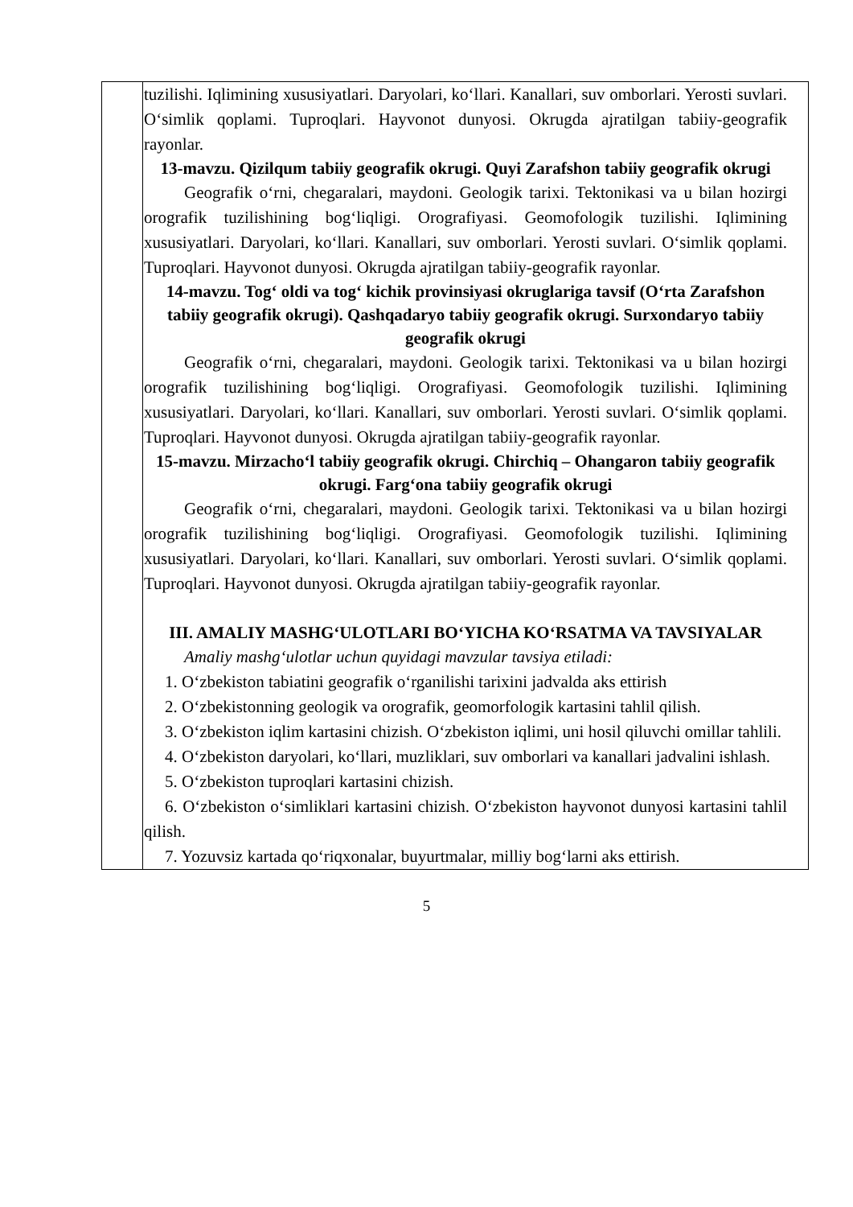| | tuzilishi. Iqlimining xususiyatlari. Daryolari, ko‘llari. Kanallari, suv omborlari. Yerosti suvlari. O‘simlik qoplami. Tuproqlari. Hayvonot dunyosi. Okrugda ajratilgan tabiiy-geografik rayonlar. 13-mavzu. Qizilqum tabiiy geografik okrugi. Quyi Zarafshon tabiiy geografik okrugi Geografik o‘rni, chegaralari, maydoni. Geologik tarixi. Tektonikasi va u bilan hozirgi orografik tuzilishining bog‘liqligi. Orografiyasi. Geomofologik tuzilishi. Iqlimining xususiyatlari. Daryolari, ko‘llari. Kanallari, suv omborlari. Yerosti suvlari. O‘simlik qoplami. Tuproqlari. Hayvonot dunyosi. Okrugda ajratilgan tabiiy-geografik rayonlar. 14-mavzu. Tog‘ oldi va tog‘ kichik provinsiyasi okruglariga tavsif (O‘rta Zarafshon tabiiy geografik okrugi). Qashqadaryo tabiiy geografik okrugi. Surxondaryo tabiiy geografik okrugi Geografik o‘rni, chegaralari, maydoni. Geologik tarixi. Tektonikasi va u bilan hozirgi orografik tuzilishining bog‘liqligi. Orografiyasi. Geomofologik tuzilishi. Iqlimining xususiyatlari. Daryolari, ko‘llari. Kanallari, suv omborlari. Yerosti suvlari. O‘simlik qoplami. Tuproqlari. Hayvonot dunyosi. Okrugda ajratilgan tabiiy-geografik rayonlar. 15-mavzu. Mirzacho‘l tabiiy geografik okrugi. Chirchiq – Ohangaron tabiiy geografik okrugi. Farg‘ona tabiiy geografik okrugi Geografik o‘rni, chegaralari, maydoni. Geologik tarixi. Tektonikasi va u bilan hozirgi orografik tuzilishining bog‘liqligi. Orografiyasi. Geomofologik tuzilishi. Iqlimining xususiyatlari. Daryolari, ko‘llari. Kanallari, suv omborlari. Yerosti suvlari. O‘simlik qoplami. Tuproqlari. Hayvonot dunyosi. Okrugda ajratilgan tabiiy-geografik rayonlar. III. AMALIY MASHG‘ULOTLARI BO‘YICHA KO‘RSATMA VA TAVSIYALAR Amaliy mashg‘ulotlar uchun quyidagi mavzular tavsiya etiladi: 1. O‘zbekiston tabiatini geografik o‘rganilishi tarixini jadvalda aks ettirish 2. O‘zbekistonning geologik va orografik, geomorfologik kartasini tahlil qilish. 3. O‘zbekiston iqlim kartasini chizish. O‘zbekiston iqlimi, uni hosil qiluvchi omillar tahlili. 4. O‘zbekiston daryolari, ko‘llari, muzliklari, suv omborlari va kanallari jadvalini ishlash. 5. O‘zbekiston tuproqlari kartasini chizish. 6. O‘zbekiston o‘simliklari kartasini chizish. O‘zbekiston hayvonot dunyosi kartasini tahlil qilish. 7. Yozuvsiz kartada qo‘riqxonalar, buyurtmalar, milliy bog‘larni aks ettirish. |
5